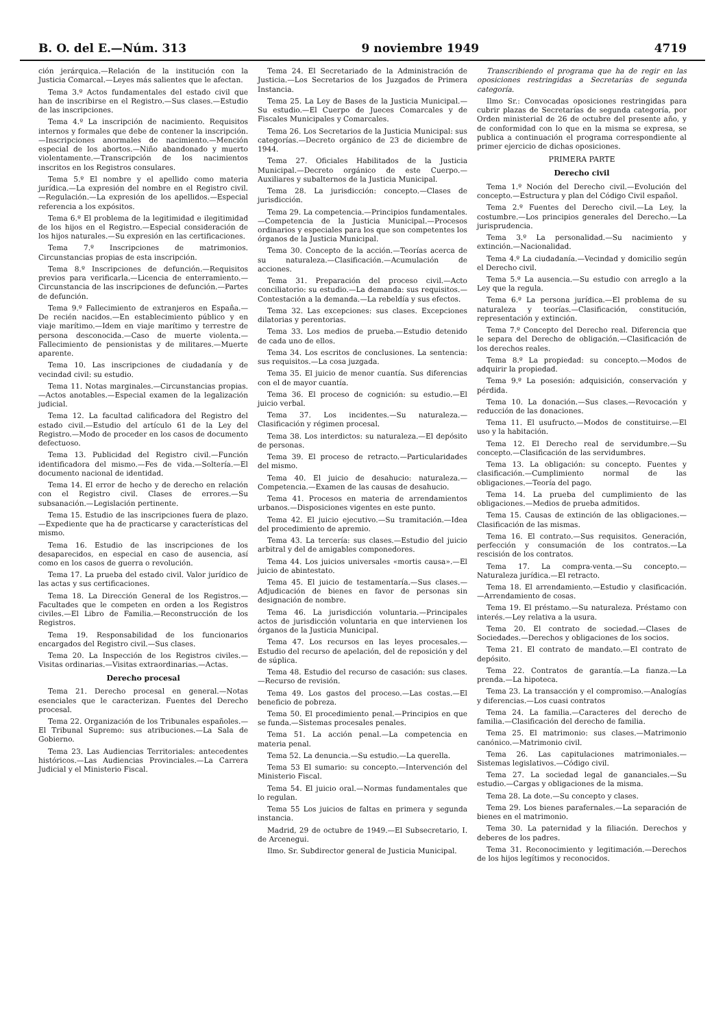B. O. del E.—Núm. 313 9 noviembre 1949 4719
ción jerárquica.—Relación de la institución con la Justicia Comarcal.—Leyes más salientes que le afectan.
Tema 3.º Actos fundamentales del estado civil que han de inscribirse en el Registro.—Sus clases.—Estudio de las inscripciones.
Tema 4.º La inscripción de nacimiento. Requisitos internos y formales que debe de contener la inscripción.—Inscripciones anormales de nacimiento.—Mención especial de los abortos.—Niño abandonado y muerto violentamente.—Transcripción de los nacimientos inscritos en los Registros consulares.
Tema 5.º El nombre y el apellido como materia jurídica.—La expresión del nombre en el Registro civil.—Regulación.—La expresión de los apellidos.—Especial referencia a los expósitos.
Tema 6.º El problema de la legitimidad e ilegitimidad de los hijos en el Registro.—Especial consideración de los hijos naturales.—Su expresión en las certificaciones.
Tema 7.º Inscripciones de matrimonios. Circunstancias propias de esta inscripción.
Tema 8.º Inscripciones de defunción.—Requisitos previos para verificarla.—Licencia de enterramiento.—Circunstancia de las inscripciones de defunción.—Partes de defunción.
Tema 9.º Fallecimiento de extranjeros en España.—De recién nacidos.—En establecimiento público y en viaje marítimo.—Idem en viaje marítimo y terrestre de persona desconocida.—Caso de muerte violenta.—Fallecimiento de pensionistas y de militares.—Muerte aparente.
Tema 10. Las inscripciones de ciudadanía y de vecindad civil: su estudio.
Tema 11. Notas marginales.—Circunstancias propias.—Actos anotables.—Especial examen de la legalización judicial.
Tema 12. La facultad calificadora del Registro del estado civil.—Estudio del artículo 61 de la Ley del Registro.—Modo de proceder en los casos de documento defectuoso.
Tema 13. Publicidad del Registro civil.—Función identificadora del mismo.—Fes de vida.—Soltería.—El documento nacional de identidad.
Tema 14. El error de hecho y de derecho en relación con el Registro civil. Clases de errores.—Su subsanación.—Legislación pertinente.
Tema 15. Estudio de las inscripciones fuera de plazo.—Expediente que ha de practicarse y características del mismo.
Tema 16. Estudio de las inscripciones de los desaparecidos, en especial en caso de ausencia, así como en los casos de guerra o revolución.
Tema 17. La prueba del estado civil. Valor jurídico de las actas y sus certificaciones.
Tema 18. La Dirección General de los Registros.—Facultades que le competen en orden a los Registros civiles.—El Libro de Familia.—Reconstrucción de los Registros.
Tema 19. Responsabilidad de los funcionarios encargados del Registro civil.—Sus clases.
Tema 20. La Inspección de los Registros civiles.—Visitas ordinarias.—Visitas extraordinarias.—Actas.
Derecho procesal
Tema 21. Derecho procesal en general.—Notas esenciales que le caracterizan. Fuentes del Derecho procesal.
Tema 22. Organización de los Tribunales españoles.—El Tribunal Supremo: sus atribuciones.—La Sala de Gobierno.
Tema 23. Las Audiencias Territoriales: antecedentes históricos.—Las Audiencias Provinciales.—La Carrera Judicial y el Ministerio Fiscal.
Tema 24. El Secretariado de la Administración de Justicia.—Los Secretarios de los Juzgados de Primera Instancia.
Tema 25. La Ley de Bases de la Justicia Municipal.—Su estudio.—El Cuerpo de Jueces Comarcales y de Fiscales Municipales y Comarcales.
Tema 26. Los Secretarios de la Justicia Municipal: sus categorías.—Decreto orgánico de 23 de diciembre de 1944.
Tema 27. Oficiales Habilitados de la Justicia Municipal.—Decreto orgánico de este Cuerpo.—Auxiliares y subalternos de la Justicia Municipal.
Tema 28. La jurisdicción: concepto.—Clases de jurisdicción.
Tema 29. La competencia.—Principios fundamentales.—Competencia de la Justicia Municipal.—Procesos ordinarios y especiales para los que son competentes los órganos de la Justicia Municipal.
Tema 30. Concepto de la acción.—Teorías acerca de su naturaleza.—Clasificación.—Acumulación de acciones.
Tema 31. Preparación del proceso civil.—Acto conciliatorio: su estudio.—La demanda: sus requisitos.—Contestación a la demanda.—La rebeldía y sus efectos.
Tema 32. Las excepciones: sus clases. Excepciones dilatorias y perentorias.
Tema 33. Los medios de prueba.—Estudio detenido de cada uno de ellos.
Tema 34. Los escritos de conclusiones. La sentencia: sus requisitos.—La cosa juzgada.
Tema 35. El juicio de menor cuantía. Sus diferencias con el de mayor cuantía.
Tema 36. El proceso de cognición: su estudio.—El juicio verbal.
Tema 37. Los incidentes.—Su naturaleza.—Clasificación y régimen procesal.
Tema 38. Los interdictos: su naturaleza.—El depósito de personas.
Tema 39. El proceso de retracto.—Particularidades del mismo.
Tema 40. El juicio de desahucio: naturaleza.—Competencia.—Examen de las causas de desahucio.
Tema 41. Procesos en materia de arrendamientos urbanos.—Disposiciones vigentes en este punto.
Tema 42. El juicio ejecutivo.—Su tramitación.—Idea del procedimiento de apremio.
Tema 43. La tercería: sus clases.—Estudio del juicio arbitral y del de amigables componedores.
Tema 44. Los juicios universales «mortis causa».—El juicio de abintestato.
Tema 45. El juicio de testamentaría.—Sus clases.—Adjudicación de bienes en favor de personas sin designación de nombre.
Tema 46. La jurisdicción voluntaria.—Principales actos de jurisdicción voluntaria en que intervienen los órganos de la Justicia Municipal.
Tema 47. Los recursos en las leyes procesales.—Estudio del recurso de apelación, del de reposición y del de súplica.
Tema 48. Estudio del recurso de casación: sus clases.—Recurso de revisión.
Tema 49. Los gastos del proceso.—Las costas.—El beneficio de pobreza.
Tema 50. El procedimiento penal.—Principios en que se funda.—Sistemas procesales penales.
Tema 51. La acción penal.—La competencia en materia penal.
Tema 52. La denuncia.—Su estudio.—La querella.
Tema 53 El sumario: su concepto.—Intervención del Ministerio Fiscal.
Tema 54. El juicio oral.—Normas fundamentales que lo regulan.
Tema 55 Los juicios de faltas en primera y segunda instancia.
Madrid, 29 de octubre de 1949.—El Subsecretario, I. de Arcenegui.
Ilmo. Sr. Subdirector general de Justicia Municipal.
Transcribiendo el programa que ha de regir en las oposiciones restringidas a Secretarías de segunda categoría.
Ilmo Sr.: Convocadas oposiciones restringidas para cubrir plazas de Secretarías de segunda categoría, por Orden ministerial de 26 de octubre del presente año, y de conformidad con lo que en la misma se expresa, se publica a continuación el programa correspondiente al primer ejercicio de dichas oposiciones.
PRIMERA PARTE
Derecho civil
Tema 1.º Noción del Derecho civil.—Evolución del concepto.—Estructura y plan del Código Civil español.
Tema 2.º Fuentes del Derecho civil.—La Ley, la costumbre.—Los principios generales del Derecho.—La jurisprudencia.
Tema 3.º La personalidad.—Su nacimiento y extinción.—Nacionalidad.
Tema 4.º La ciudadanía.—Vecindad y domicilio según el Derecho civil.
Tema 5.º La ausencia.—Su estudio con arreglo a la Ley que la regula.
Tema 6.º La persona jurídica.—El problema de su naturaleza y teorías.—Clasificación, constitución, representación y extinción.
Tema 7.º Concepto del Derecho real. Diferencia que le separa del Derecho de obligación.—Clasificación de los derechos reales.
Tema 8.º La propiedad: su concepto.—Modos de adquirir la propiedad.
Tema 9.º La posesión: adquisición, conservación y pérdida.
Tema 10. La donación.—Sus clases.—Revocación y reducción de las donaciones.
Tema 11. El usufructo.—Modos de constituirse.—El uso y la habitación.
Tema 12. El Derecho real de servidumbre.—Su concepto.—Clasificación de las servidumbres.
Tema 13. La obligación: su concepto. Fuentes y clasificación.—Cumplimiento normal de las obligaciones.—Teoría del pago.
Tema 14. La prueba del cumplimiento de las obligaciones.—Medios de prueba admitidos.
Tema 15. Causas de extinción de las obligaciones.—Clasificación de las mismas.
Tema 16. El contrato.—Sus requisitos. Generación, perfección y consumación de los contratos.—La rescisión de los contratos.
Tema 17. La compra-venta.—Su concepto.—Naturaleza jurídica.—El retracto.
Tema 18. El arrendamiento.—Estudio y clasificación.—Arrendamiento de cosas.
Tema 19. El préstamo.—Su naturaleza. Préstamo con interés.—Ley relativa a la usura.
Tema 20. El contrato de sociedad.—Clases de Sociedades.—Derechos y obligaciones de los socios.
Tema 21. El contrato de mandato.—El contrato de depósito.
Tema 22. Contratos de garantía.—La fianza.—La prenda.—La hipoteca.
Tema 23. La transacción y el compromiso.—Analogías y diferencias.—Los cuasi contratos
Tema 24. La familia.—Caracteres del derecho de familia.—Clasificación del derecho de familia.
Tema 25. El matrimonio: sus clases.—Matrimonio canónico.—Matrimonio civil.
Tema 26. Las capitulaciones matrimoniales.—Sistemas legislativos.—Código civil.
Tema 27. La sociedad legal de gananciales.—Su estudio.—Cargas y obligaciones de la misma.
Tema 28. La dote.—Su concepto y clases.
Tema 29. Los bienes parafernales.—La separación de bienes en el matrimonio.
Tema 30. La paternidad y la filiación. Derechos y deberes de los padres.
Tema 31. Reconocimiento y legitimación.—Derechos de los hijos legítimos y reconocidos.